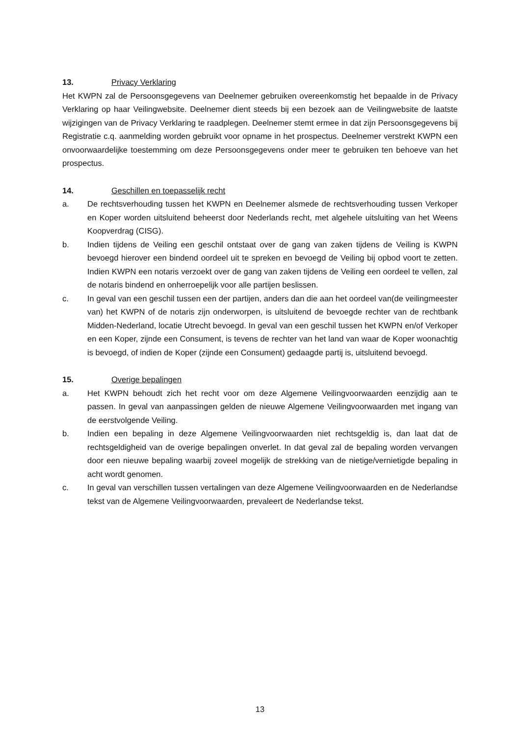13. Privacy Verklaring
Het KWPN zal de Persoonsgegevens van Deelnemer gebruiken overeenkomstig het bepaalde in de Privacy Verklaring op haar Veilingwebsite. Deelnemer dient steeds bij een bezoek aan de Veilingwebsite de laatste wijzigingen van de Privacy Verklaring te raadplegen. Deelnemer stemt ermee in dat zijn Persoonsgegevens bij Registratie c.q. aanmelding worden gebruikt voor opname in het prospectus. Deelnemer verstrekt KWPN een onvoorwaardelijke toestemming om deze Persoonsgegevens onder meer te gebruiken ten behoeve van het prospectus.
14. Geschillen en toepasselijk recht
a. De rechtsverhouding tussen het KWPN en Deelnemer alsmede de rechtsverhouding tussen Verkoper en Koper worden uitsluitend beheerst door Nederlands recht, met algehele uitsluiting van het Weens Koopverdrag (CISG).
b. Indien tijdens de Veiling een geschil ontstaat over de gang van zaken tijdens de Veiling is KWPN bevoegd hierover een bindend oordeel uit te spreken en bevoegd de Veiling bij opbod voort te zetten. Indien KWPN een notaris verzoekt over de gang van zaken tijdens de Veiling een oordeel te vellen, zal de notaris bindend en onherroepelijk voor alle partijen beslissen.
c. In geval van een geschil tussen een der partijen, anders dan die aan het oordeel van(de veilingmeester van) het KWPN of de notaris zijn onderworpen, is uitsluitend de bevoegde rechter van de rechtbank Midden-Nederland, locatie Utrecht bevoegd. In geval van een geschil tussen het KWPN en/of Verkoper en een Koper, zijnde een Consument, is tevens de rechter van het land van waar de Koper woonachtig is bevoegd, of indien de Koper (zijnde een Consument) gedaagde partij is, uitsluitend bevoegd.
15. Overige bepalingen
a. Het KWPN behoudt zich het recht voor om deze Algemene Veilingvoorwaarden eenzijdig aan te passen. In geval van aanpassingen gelden de nieuwe Algemene Veilingvoorwaarden met ingang van de eerstvolgende Veiling.
b. Indien een bepaling in deze Algemene Veilingvoorwaarden niet rechtsgeldig is, dan laat dat de rechtsgeldigheid van de overige bepalingen onverlet. In dat geval zal de bepaling worden vervangen door een nieuwe bepaling waarbij zoveel mogelijk de strekking van de nietige/vernietigde bepaling in acht wordt genomen.
c. In geval van verschillen tussen vertalingen van deze Algemene Veilingvoorwaarden en de Nederlandse tekst van de Algemene Veilingvoorwaarden, prevaleert de Nederlandse tekst.
13